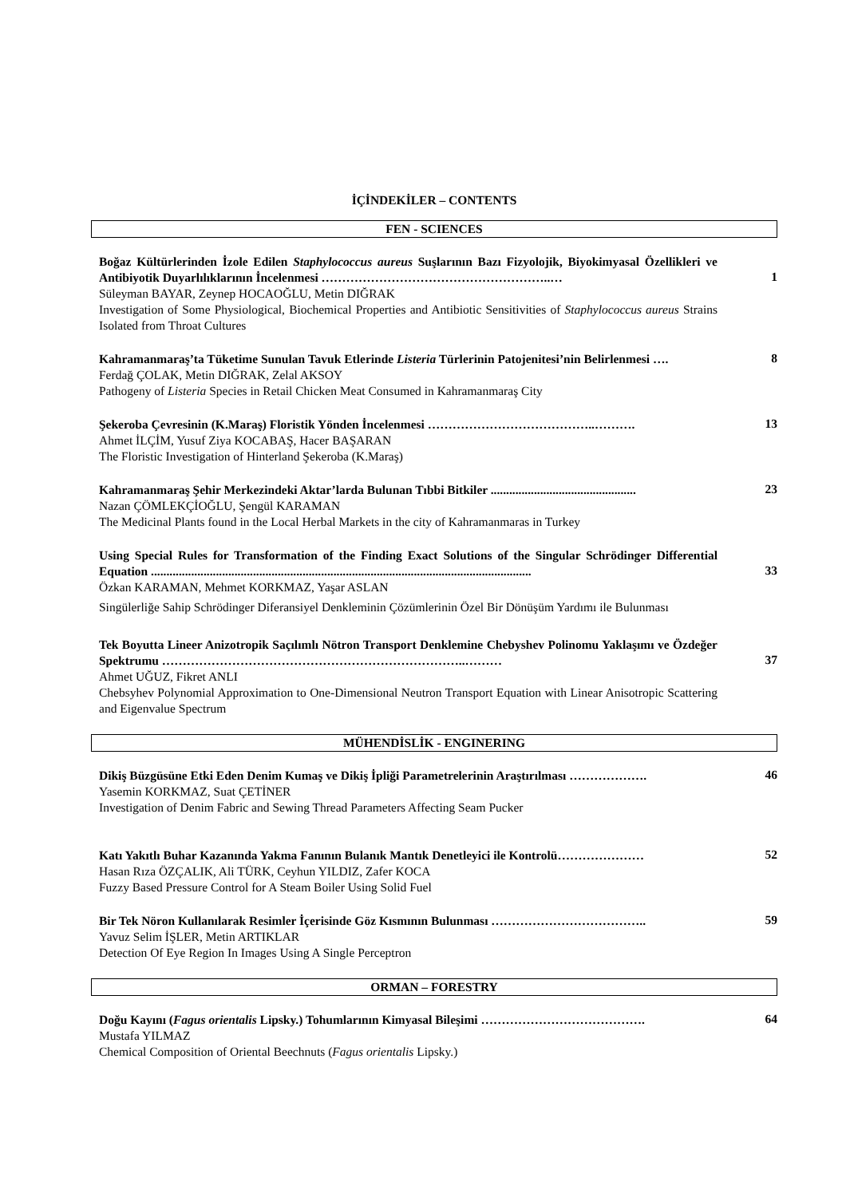İÇİNDEKİLER – CONTENTS
FEN - SCIENCES
Boğaz Kültürlerinden İzole Edilen Staphylococcus aureus Suşlarının Bazı Fizyolojik, Biyokimyasal Özellikleri ve Antibiyotik Duyarlılıklarının İncelenmesi ………………………………………………..…
Süleyman BAYAR, Zeynep HOCAOĞLU, Metin DIĞRAK
Investigation of Some Physiological, Biochemical Properties and Antibiotic Sensitivities of Staphylococcus aureus Strains Isolated from Throat Cultures
1
Kahramanmaraş’ta Tüketime Sunulan Tavuk Etlerinde Listeria Türlerinin Patojenitesi’nin Belirlenmesi ….
Ferdağ ÇOLAK, Metin DIĞRAK, Zelal AKSOY
Pathogeny of Listeria Species in Retail Chicken Meat Consumed in Kahramanmaraş City
8
Şekeroba Çevresinin (K.Maraş) Floristik Yönden İncelenmesi …………………………………..……….
Ahmet İLÇİM, Yusuf Ziya KOCABAŞ, Hacer BAŞARAN
The Floristic Investigation of Hinterland Şekeroba (K.Maraş)
13
Kahramanmaraş Şehir Merkezindeki Aktar’larda Bulunan Tıbbi Bitkiler ...............................................
Nazan ÇÖMLEKÇİOĞLU, Şengül KARAMAN
The Medicinal Plants found in the Local Herbal Markets in the city of Kahramanmaras in Turkey
23
Using Special Rules for Transformation of the Finding Exact Solutions of the Singular Schrödinger Differential Equation ...........................................................................................................................
Özkan KARAMAN, Mehmet KORKMAZ, Yaşar ASLAN
Singülerliğe Sahip Schrödinger Diferansiyel Denkleminin Çözümlerinin Özel Bir Dönüşüm Yardımı ile Bulunması
33
Tek Boyutta Lineer Anizotropik Saçılımlı Nötron Transport Denklemine Chebyshev Polinomu Yaklaşımı ve Özdeğer Spektrumu ………………………………………………………………..………
Ahmet UĞUZ, Fikret ANLI
Chebsyhev Polynomial Approximation to One-Dimensional Neutron Transport Equation with Linear Anisotropic Scattering and Eigenvalue Spectrum
37
MÜHENDİSLİK - ENGINERING
Dikiş Büzgüsüne Etki Eden Denim Kumaş ve Dikiş İpliği Parametrelerinin Araştırılması ……………….
Yasemin KORKMAZ, Suat ÇETİNER
Investigation of Denim Fabric and Sewing Thread Parameters Affecting Seam Pucker
46
Katı Yakıtlı Buhar Kazanında Yakma Fanının Bulanık Mantık Denetleyici ile Kontrolü…………………
Hasan Rıza ÖZÇALIK, Ali TÜRK, Ceyhun YILDIZ, Zafer KOCA
Fuzzy Based Pressure Control for A Steam Boiler Using Solid Fuel
52
Bir Tek Nöron Kullanılarak Resimler İçerisinde Göz Kısmının Bulunması ………………………………..
Yavuz Selim İŞLER, Metin ARTIKLAR
Detection Of Eye Region In Images Using A Single Perceptron
59
ORMAN – FORESTRY
Doğu Kayını (Fagus orientalis Lipsky.) Tohumlarının Kimyasal Bileşimi ………………………………….
Mustafa YILMAZ
Chemical Composition of Oriental Beechnuts (Fagus orientalis Lipsky.)
64